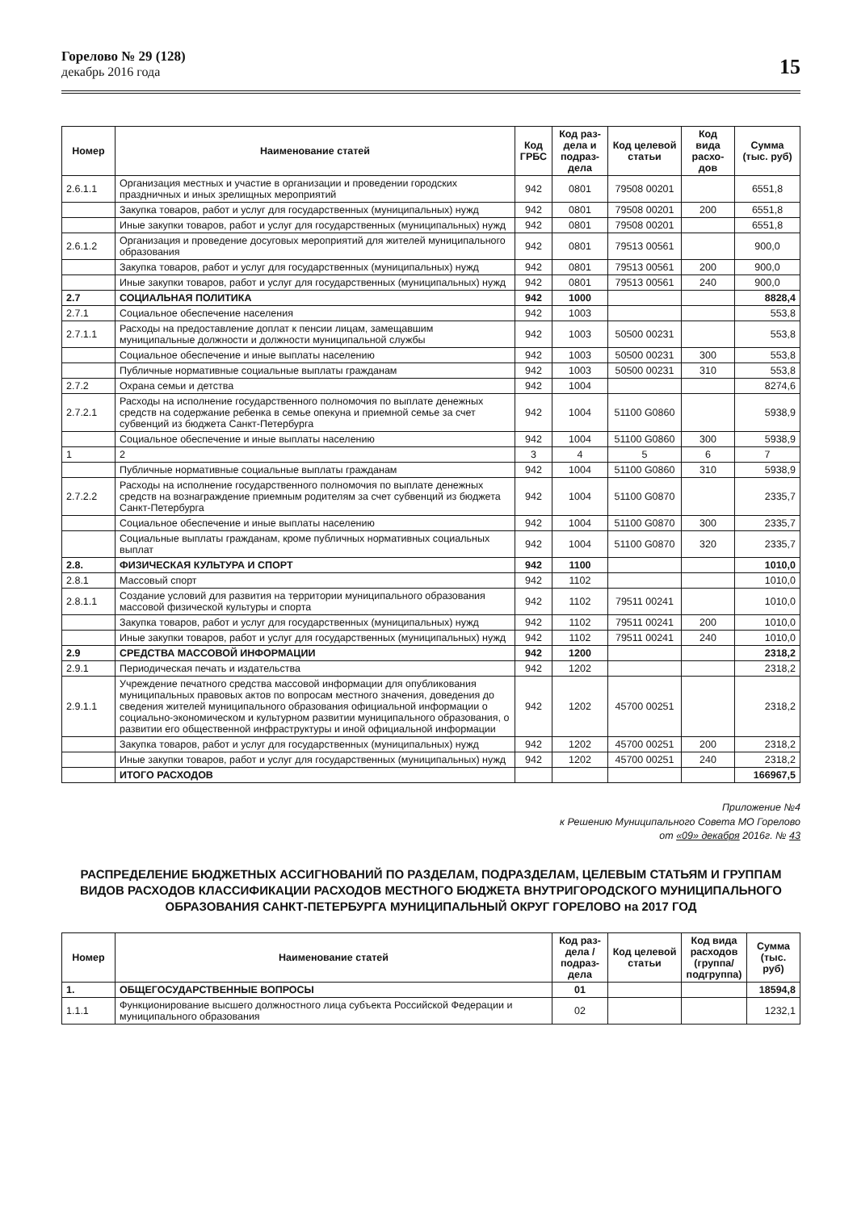Горелово № 29 (128)
декабрь 2016 года
15
| Номер | Наименование статей | Код ГРБС | Код раз-дела и подраз-дела | Код целевой статьи | Код вида расхо-дов | Сумма (тыс. руб) |
| --- | --- | --- | --- | --- | --- | --- |
| 2.6.1.1 | Организация местных и участие в организации и проведении городских праздничных и иных зрелищных мероприятий | 942 | 0801 | 79508 00201 | | 6551,8 |
| | Закупка товаров, работ и услуг для государственных (муниципальных) нужд | 942 | 0801 | 79508 00201 | 200 | 6551,8 |
| | Иные закупки товаров, работ и услуг для государственных (муниципальных) нужд | 942 | 0801 | 79508 00201 | | 6551,8 |
| 2.6.1.2 | Организация и проведение досуговых мероприятий для жителей муниципального образования | 942 | 0801 | 79513 00561 | | 900,0 |
| | Закупка товаров, работ и услуг для государственных (муниципальных) нужд | 942 | 0801 | 79513 00561 | 200 | 900,0 |
| | Иные закупки товаров, работ и услуг для государственных (муниципальных) нужд | 942 | 0801 | 79513 00561 | 240 | 900,0 |
| 2.7 | СОЦИАЛЬНАЯ ПОЛИТИКА | 942 | 1000 | | | 8828,4 |
| 2.7.1 | Социальное обеспечение населения | 942 | 1003 | | | 553,8 |
| 2.7.1.1 | Расходы на предоставление доплат к пенсии лицам, замещавшим муниципальные должности и должности муниципальной службы | 942 | 1003 | 50500 00231 | | 553,8 |
| | Социальное обеспечение и иные выплаты населению | 942 | 1003 | 50500 00231 | 300 | 553,8 |
| | Публичные нормативные социальные выплаты гражданам | 942 | 1003 | 50500 00231 | 310 | 553,8 |
| 2.7.2 | Охрана семьи и детства | 942 | 1004 | | | 8274,6 |
| 2.7.2.1 | Расходы на исполнение государственного полномочия по выплате денежных средств на содержание ребенка в семье опекуна и приемной семье за счет субвенций из бюджета Санкт-Петербурга | 942 | 1004 | 51100 G0860 | | 5938,9 |
| | Социальное обеспечение и иные выплаты населению | 942 | 1004 | 51100 G0860 | 300 | 5938,9 |
| 1 | 2 | 3 | 4 | 5 | 6 | 7 |
| | Публичные нормативные социальные выплаты гражданам | 942 | 1004 | 51100 G0860 | 310 | 5938,9 |
| 2.7.2.2 | Расходы на исполнение государственного полномочия по выплате денежных средств на вознаграждение приемным родителям за счет субвенций из бюджета Санкт-Петербурга | 942 | 1004 | 51100 G0870 | | 2335,7 |
| | Социальное обеспечение и иные выплаты населению | 942 | 1004 | 51100 G0870 | 300 | 2335,7 |
| | Социальные выплаты гражданам, кроме публичных нормативных социальных выплат | 942 | 1004 | 51100 G0870 | 320 | 2335,7 |
| 2.8. | ФИЗИЧЕСКАЯ КУЛЬТУРА И СПОРТ | 942 | 1100 | | | 1010,0 |
| 2.8.1 | Массовый спорт | 942 | 1102 | | | 1010,0 |
| 2.8.1.1 | Создание условий для развития на территории муниципального образования массовой физической культуры и спорта | 942 | 1102 | 79511 00241 | | 1010,0 |
| | Закупка товаров, работ и услуг для государственных (муниципальных) нужд | 942 | 1102 | 79511 00241 | 200 | 1010,0 |
| | Иные закупки товаров, работ и услуг для государственных (муниципальных) нужд | 942 | 1102 | 79511 00241 | 240 | 1010,0 |
| 2.9 | СРЕДСТВА МАССОВОЙ ИНФОРМАЦИИ | 942 | 1200 | | | 2318,2 |
| 2.9.1 | Периодическая печать и издательства | 942 | 1202 | | | 2318,2 |
| 2.9.1.1 | Учреждение печатного средства массовой информации для опубликования муниципальных правовых актов по вопросам местного значения, доведения до сведения жителей муниципального образования официальной информации о социально-экономическом и культурном развитии муниципального образования, о развитии его общественной инфраструктуры и иной официальной информации | 942 | 1202 | 45700 00251 | | 2318,2 |
| | Закупка товаров, работ и услуг для государственных (муниципальных) нужд | 942 | 1202 | 45700 00251 | 200 | 2318,2 |
| | Иные закупки товаров, работ и услуг для государственных (муниципальных) нужд | 942 | 1202 | 45700 00251 | 240 | 2318,2 |
| | ИТОГО РАСХОДОВ | | | | | 166967,5 |
Приложение №4
к Решению Муниципального Совета МО Горелово
от «09» декабря 2016г. № 43
РАСПРЕДЕЛЕНИЕ БЮДЖЕТНЫХ АССИГНОВАНИЙ ПО РАЗДЕЛАМ, ПОДРАЗДЕЛАМ, ЦЕЛЕВЫМ СТАТЬЯМ И ГРУППАМ ВИДОВ РАСХОДОВ КЛАССИФИКАЦИИ РАСХОДОВ МЕСТНОГО БЮДЖЕТА ВНУТРИГОРОДСКОГО МУНИЦИПАЛЬНОГО ОБРАЗОВАНИЯ САНКТ-ПЕТЕРБУРГА МУНИЦИПАЛЬНЫЙ ОКРУГ ГОРЕЛОВО на 2017 ГОД
| Номер | Наименование статей | Код раз-дела / подраз-дела | Код целевой статьи | Код вида расходов (группа/ подгруппа) | Сумма (тыс. руб) |
| --- | --- | --- | --- | --- | --- |
| 1. | ОБЩЕГОСУДАРСТВЕННЫЕ ВОПРОСЫ | 01 | | | 18594,8 |
| 1.1.1 | Функционирование высшего должностного лица субъекта Российской Федерации и муниципального образования | 02 | | | 1232,1 |